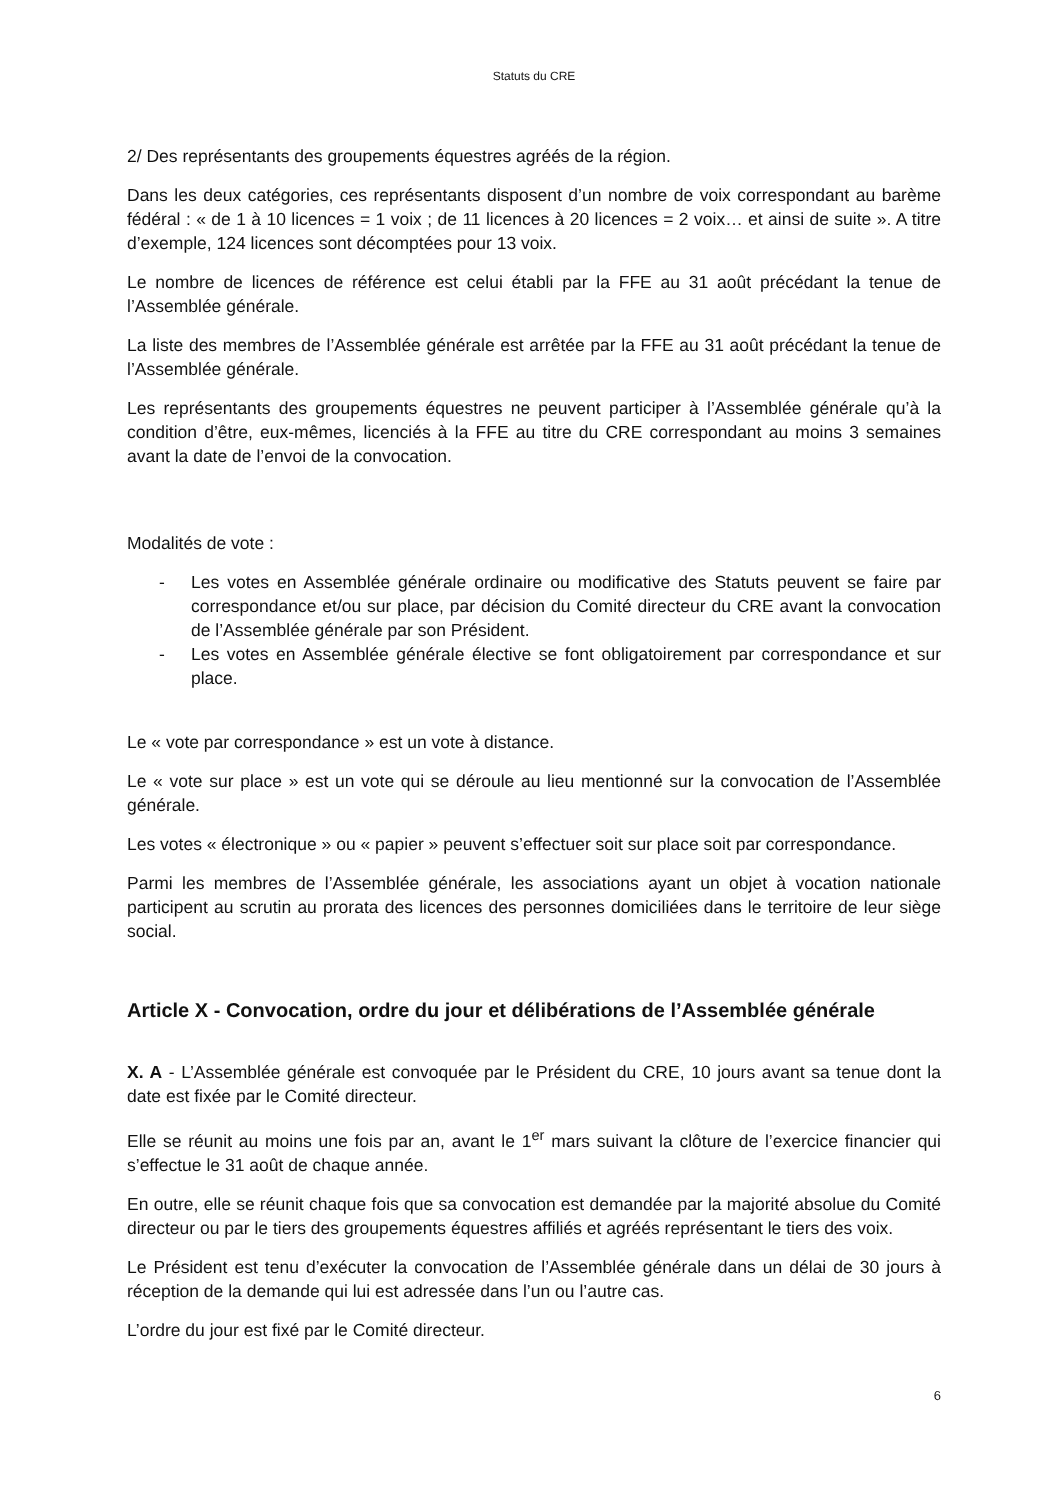Statuts du CRE
2/ Des représentants des groupements équestres agréés de la région.
Dans les deux catégories, ces représentants disposent d’un nombre de voix correspondant au barème fédéral : « de 1 à 10 licences = 1 voix ; de 11 licences à 20 licences = 2 voix… et ainsi de suite ». A titre d’exemple, 124 licences sont décomptées pour 13 voix.
Le nombre de licences de référence est celui établi par la FFE au 31 août précédant la tenue de l’Assemblée générale.
La liste des membres de l’Assemblée générale est arrêtée par la FFE au 31 août précédant la tenue de l’Assemblée générale.
Les représentants des groupements équestres ne peuvent participer à l’Assemblée générale qu’à la condition d’être, eux-mêmes, licenciés à la FFE au titre du CRE correspondant au moins 3 semaines avant la date de l’envoi de la convocation.
Modalités de vote :
- Les votes en Assemblée générale ordinaire ou modificative des Statuts peuvent se faire par correspondance et/ou sur place, par décision du Comité directeur du CRE avant la convocation de l’Assemblée générale par son Président.
- Les votes en Assemblée générale élective se font obligatoirement par correspondance et sur place.
Le « vote par correspondance » est un vote à distance.
Le « vote sur place » est un vote qui se déroule au lieu mentionné sur la convocation de l’Assemblée générale.
Les votes « électronique » ou « papier » peuvent s’effectuer soit sur place soit par correspondance.
Parmi les membres de l’Assemblée générale, les associations ayant un objet à vocation nationale participent au scrutin au prorata des licences des personnes domiciliées dans le territoire de leur siège social.
Article X - Convocation, ordre du jour et délibérations de l’Assemblée générale
X. A - L’Assemblée générale est convoquée par le Président du CRE, 10 jours avant sa tenue dont la date est fixée par le Comité directeur.
Elle se réunit au moins une fois par an, avant le 1<sup>er</sup> mars suivant la clôture de l’exercice financier qui s’effectue le 31 août de chaque année.
En outre, elle se réunit chaque fois que sa convocation est demandée par la majorité absolue du Comité directeur ou par le tiers des groupements équestres affiliés et agréés représentant le tiers des voix.
Le Président est tenu d’exécuter la convocation de l’Assemblée générale dans un délai de 30 jours à réception de la demande qui lui est adressée dans l’un ou l’autre cas.
L’ordre du jour est fixé par le Comité directeur.
6